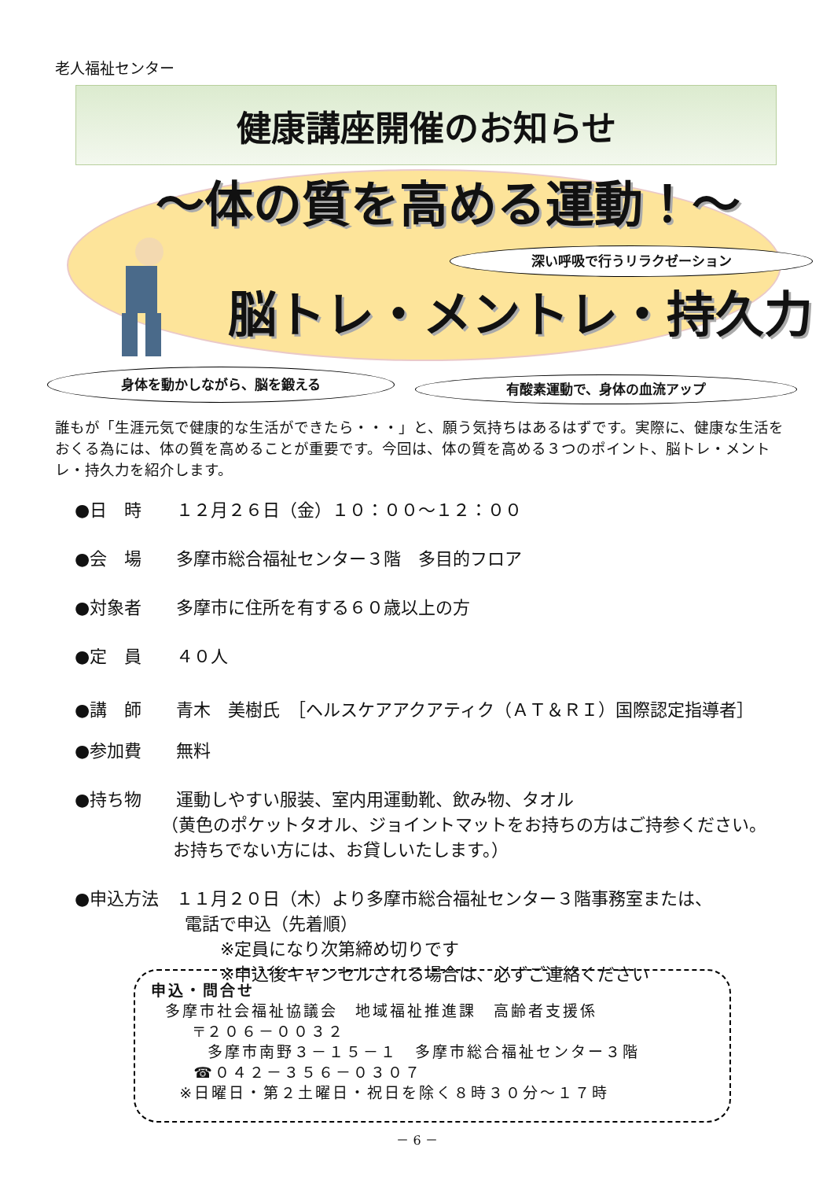老人福祉センター
健康講座開催のお知らせ
～体の質を高める運動！～
深い呼吸で行うリラクゼーション
脳トレ・メントレ・持久力
身体を動かしながら、脳を鍛える 有酸素運動で、身体の血流アップ
誰もが「生涯元気で健康的な生活ができたら・・・」と、願う気持ちはあるはずです。実際に、健康な生活をおくる為には、体の質を高めることが重要です。今回は、体の質を高める３つのポイント、脳トレ・メントレ・持久力を紹介します。
●日　時　　１２月２６日（金）１０：００～１２：００
●会　場　　多摩市総合福祉センター３階　多目的フロア
●対象者　　多摩市に住所を有する６０歳以上の方
●定　員　　４０人
●講　師　　青木　美樹氏　［ヘルスケアアクアティク（ＡＴ＆ＲＩ）国際認定指導者］
●参加費　　無料
●持ち物　　運動しやすい服装、室内用運動靴、飲み物、タオル
（黄色のポケットタオル、ジョイントマットをお持ちの方はご持参ください。
お持ちでない方には、お貸しいたします。）
●申込方法　１１月２０日（木）より多摩市総合福祉センター３階事務室または、
電話で申込（先着順）
※定員になり次第締め切りです
※申込後キャンセルされる場合は、必ずご連絡ください
申込・問合せ
多摩市社会福祉協議会　地域福祉推進課　高齢者支援係
〒２０６－００３２
多摩市南野３－１５－１　多摩市総合福祉センター３階
☎０４２－３５６－０３０７
※日曜日・第２土曜日・祝日を除く８時３０分～１７時
－ 6 －